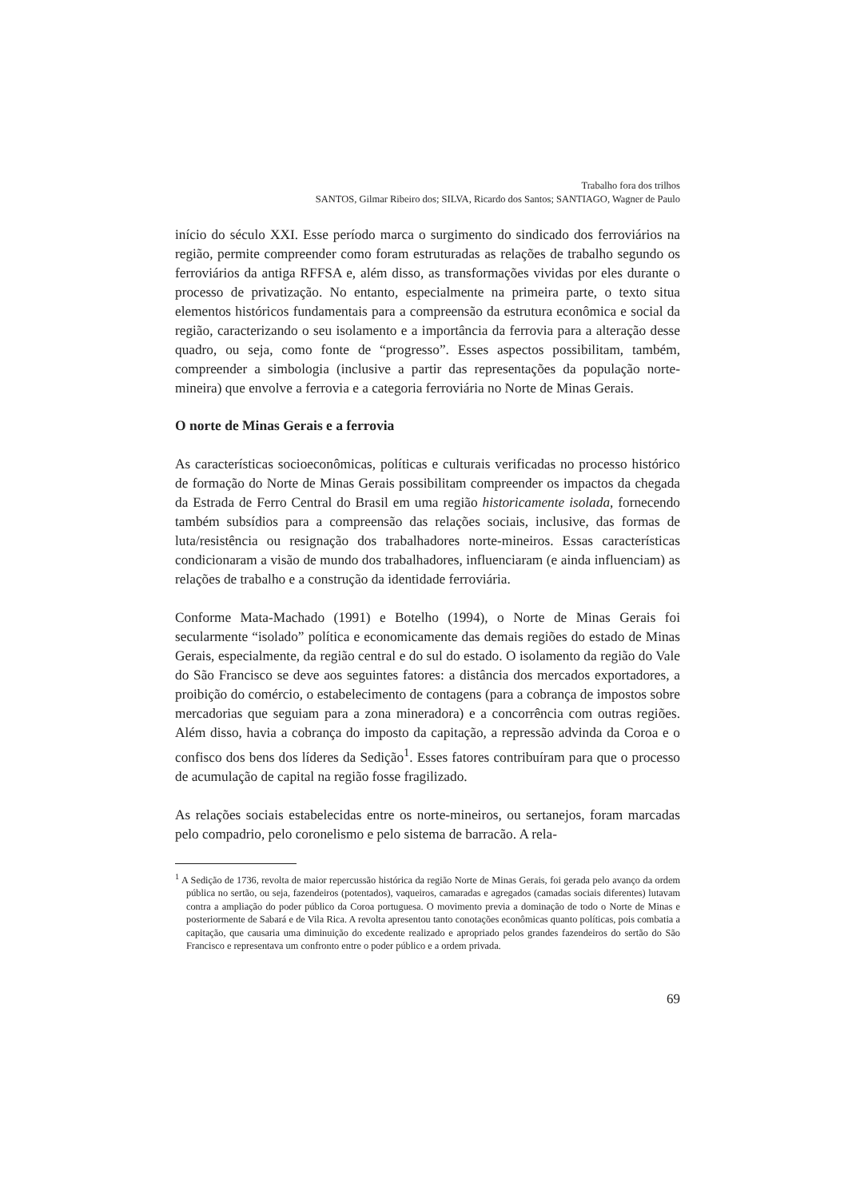Trabalho fora dos trilhos
SANTOS, Gilmar Ribeiro dos; SILVA, Ricardo dos Santos; SANTIAGO, Wagner de Paulo
início do século XXI. Esse período marca o surgimento do sindicado dos ferroviários na região, permite compreender como foram estruturadas as relações de trabalho segundo os ferroviários da antiga RFFSA e, além disso, as transformações vividas por eles durante o processo de privatização. No entanto, especialmente na primeira parte, o texto situa elementos históricos fundamentais para a compreensão da estrutura econômica e social da região, caracterizando o seu isolamento e a importância da ferrovia para a alteração desse quadro, ou seja, como fonte de “progresso”. Esses aspectos possibilitam, também, compreender a simbologia (inclusive a partir das representações da população norte-mineira) que envolve a ferrovia e a categoria ferroviária no Norte de Minas Gerais.
O norte de Minas Gerais e a ferrovia
As características socioeconômicas, políticas e culturais verificadas no processo histórico de formação do Norte de Minas Gerais possibilitam compreender os impactos da chegada da Estrada de Ferro Central do Brasil em uma região historicamente isolada, fornecendo também subsídios para a compreensão das relações sociais, inclusive, das formas de luta/resistência ou resignação dos trabalhadores norte-mineiros. Essas características condicionaram a visão de mundo dos trabalhadores, influenciaram (e ainda influenciam) as relações de trabalho e a construção da identidade ferroviária.
Conforme Mata-Machado (1991) e Botelho (1994), o Norte de Minas Gerais foi secularmente “isolado” política e economicamente das demais regiões do estado de Minas Gerais, especialmente, da região central e do sul do estado. O isolamento da região do Vale do São Francisco se deve aos seguintes fatores: a distância dos mercados exportadores, a proibição do comércio, o estabelecimento de contagens (para a cobrança de impostos sobre mercadorias que seguiam para a zona mineradora) e a concorrência com outras regiões. Além disso, havia a cobrança do imposto da capitação, a repressão advinda da Coroa e o confisco dos bens dos líderes da Sedição<sup>1</sup>. Esses fatores contribuíram para que o processo de acumulação de capital na região fosse fragilizado.
As relações sociais estabelecidas entre os norte-mineiros, ou sertanejos, foram marcadas pelo compadrio, pelo coronelismo e pelo sistema de barracão. A rela-
<sup>1</sup> A Sedição de 1736, revolta de maior repercussão histórica da região Norte de Minas Gerais, foi gerada pelo avanço da ordem pública no sertão, ou seja, fazendeiros (potentados), vaqueiros, camaradas e agregados (camadas sociais diferentes) lutavam contra a ampliação do poder público da Coroa portuguesa. O movimento previa a dominação de todo o Norte de Minas e posteriormente de Sabará e de Vila Rica. A revolta apresentou tanto conotações econômicas quanto políticas, pois combatia a capitação, que causaria uma diminuição do excedente realizado e apropriado pelos grandes fazendeiros do sertão do São Francisco e representava um confronto entre o poder público e a ordem privada.
69